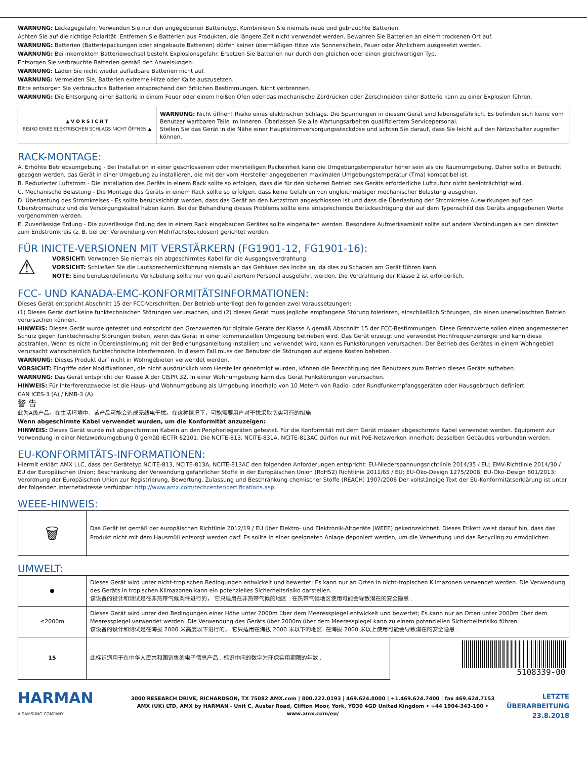WARNUNG: Leckagegefahr. Verwenden Sie nur den angegebenen Batterietyp. Kombinieren Sie niemals neue und gebrauchte Batterien.
Achten Sie auf die richtige Polarität. Entfernen Sie Batterien aus Produkten, die längere Zeit nicht verwendet werden. Bewahren Sie Batterien an einem trockenen Ort auf.
WARNUNG: Batterien (Batteriepackungen oder eingebaute Batterien) dürfen keiner übermäßigen Hitze wie Sonnenschein, Feuer oder Ähnlichem ausgesetzt werden.
WARNUNG: Bei inkorrektem Batteriewechsel besteht Explosionsgefahr. Ersetzen Sie Batterien nur durch den gleichen oder einen gleichwertigen Typ.
Entsorgen Sie verbrauchte Batterien gemäß den Anweisungen.
WARNUNG: Laden Sie nicht wieder aufladbare Batterien nicht auf.
WARNUNG: Vermeiden Sie, Batterien extreme Hitze oder Kälte auszusetzen.
Bitte entsorgen Sie verbrauchte Batterien entsprechend den örtlichen Bestimmungen. Nicht verbrennen.
WARNUNG: Die Entsorgung einer Batterie in einem Feuer oder einem heißen Ofen oder das mechanische Zerdrücken oder Zerschneiden einer Batterie kann zu einer Explosion führen.
| ▲ V O R S I C H T RISIKO EINES ELEKTRISCHEN SCHLAGS NICHT ÖFFNEN ▲ | WARNUNG: Nicht öffnen! Risiko eines elektrischen Schlags. Die Spannungen in diesem Gerät sind lebensgefährlich. Es befinden sich keine vom Benutzer wartbaren Teile im Inneren. Überlassen Sie alle Wartungsarbeiten qualifiziertem Servicepersonal. Stellen Sie das Gerät in die Nähe einer Hauptstromversorgungssteckdose und achten Sie darauf, dass Sie leicht auf den Netzschalter zugreifen können. |
RACK-MONTAGE:
A. Erhöhte Betriebsumgebung - Bei Installation in einer geschlossenen oder mehrteiligen Rackeinheit kann die Umgebungstemperatur höher sein als die Raumumgebung. Daher sollte in Betracht gezogen werden, das Gerät in einer Umgebung zu installieren, die mit der vom Hersteller angegebenen maximalen Umgebungstemperatur (Tma) kompatibel ist.
B. Reduzierter Luftstrom - Die Installation des Geräts in einem Rack sollte so erfolgen, dass die für den sicheren Betrieb des Geräts erforderliche Luftzufuhr nicht beeinträchtigt wird.
C. Mechanische Belastung - Die Montage des Geräts in einem Rack sollte so erfolgen, dass keine Gefahren von ungleichmäßiger mechanischer Belastung ausgehen.
D. Überlastung des Stromkreises - Es sollte berücksichtigt werden, dass das Gerät an den Netzstrom angeschlossen ist und dass die Überlastung der Stromkreise Auswirkungen auf den Überstromschutz und die Versorgungskabel haben kann. Bei der Behandlung dieses Problems sollte eine entsprechende Berücksichtigung der auf dem Typenschild des Geräts angegebenen Werte vorgenommen werden.
E. Zuverlässige Erdung - Die zuverlässige Erdung des in einem Rack eingebauten Gerätes sollte eingehalten werden. Besondere Aufmerksamkeit sollte auf andere Verbindungen als den direkten zum Endstromkreis (z. B. bei der Verwendung von Mehrfachsteckdosen) gerichtet werden.
FÜR INICTE-VERSIONEN MIT VERSTÄRKERN (FG1901-12, FG1901-16):
⚠
VORSICHT: Verwenden Sie niemals ein abgeschirmtes Kabel für die Ausgangsverdrahtung.
VORSICHT: Schließen Sie die Lautsprecherrückführung niemals an das Gehäuse des Incite an, da dies zu Schäden am Gerät führen kann.
NOTE: Eine benutzerdefinierte Verkabelung sollte nur von qualifiziertem Personal ausgeführt werden. Die Verdrahtung der Klasse 2 ist erforderlich.
FCC- UND KANADA-EMC-KONFORMITÄTSINFORMATIONEN:
Dieses Gerät entspricht Abschnitt 15 der FCC-Vorschriften. Der Betrieb unterliegt den folgenden zwei Voraussetzungen:
(1) Dieses Gerät darf keine funktechnischen Störungen verursachen, und (2) dieses Gerät muss jegliche empfangene Störung tolerieren, einschließlich Störungen, die einen unerwünschten Betrieb verursachen können.
HINWEIS: Dieses Gerät wurde getestet und entspricht den Grenzwerten für digitale Geräte der Klasse A gemäß Abschnitt 15 der FCC-Bestimmungen. Diese Grenzwerte sollen einen angemessenen Schutz gegen funktechnische Störungen bieten, wenn das Gerät in einer kommerziellen Umgebung betrieben wird. Das Gerät erzeugt und verwendet Hochfrequenzenergie und kann diese abstrahlen. Wenn es nicht in Übereinstimmung mit der Bedienungsanleitung installiert und verwendet wird, kann es Funkstörungen verursachen. Der Betrieb des Gerätes in einem Wohngebiet verursacht wahrscheinlich funktechnische Interferenzen. In diesem Fall muss der Benutzer die Störungen auf eigene Kosten beheben.
WARNUNG: Dieses Produkt darf nicht in Wohngebieten verwendet werden.
VORSICHT: Eingriffe oder Modifikationen, die nicht ausdrücklich vom Hersteller genehmigt wurden, können die Berechtigung des Benutzers zum Betrieb dieses Geräts aufheben.
WARNUNG: Das Gerät entspricht der Klasse A der CISPR 32. In einer Wohnumgebung kann das Gerät Funkstörungen verursachen.
HINWEIS: Für Interferenzzwecke ist die Haus- und Wohnumgebung als Umgebung innerhalb von 10 Metern von Radio- oder Rundfunkempfangsgeräten oder Hausgebrauch definiert.
CAN ICES-3 (A) / NMB-3 (A)
警 告
此为A级产品。在生活环境中，该产品可能会造成无线电干扰。在这种情况下，可能需要用户对干扰采取切实可行的措施
Wenn abgeschirmte Kabel verwendet wurden, um die Konformität anzuzeigen:
HINWEIS: Dieses Gerät wurde mit abgeschirmten Kabeln an den Peripheriegeräten getestet. Für die Konformität mit dem Gerät müssen abgeschirmte Kabel verwendet werden. Equipment zur Verwendung in einer Netzwerkumgebung 0 gemäß IECTR 62101. Die NCITE-813, NCITE-831A, NCITE-813AC dürfen nur mit PoE-Netzwerken innerhalb desselben Gebäudes verbunden werden.
EU-KONFORMITÄTS-INFORMATIONEN:
Hiermit erklärt AMX LLC, dass der Gerätetyp NCITE-813, NCITE-813A, NCITE-813AC den folgenden Anforderungen entspricht: EU-Niederspannungsrichtlinie 2014/35 / EU; EMV-Richtlinie 2014/30 / EU der Europäischen Union; Beschränkung der Verwendung gefährlicher Stoffe in der Europäischen Union (RoHS2) Richtlinie 2011/65 / EU; EU-Öko-Design 1275/2008; EU-Öko-Design 801/2013; Verordnung der Europäischen Union zur Registrierung, Bewertung, Zulassung und Beschränkung chemischer Stoffe (REACH) 1907/2006 Der vollständige Text der EU-Konformitätserklärung ist unter der folgenden Internetadresse verfügbar: http://www.amx.com/techcenter/certifications.asp.
WEEE-HINWEIS:
| 🗑 | Das Gerät ist gemäß der europäischen Richtlinie 2012/19 / EU über Elektro- und Elektronik-Altgeräte (WEEE) gekennzeichnet. Dieses Etikett weist darauf hin, dass das Produkt nicht mit dem Hausmüll entsorgt werden darf. Es sollte in einer geeigneten Anlage deponiert werden, um die Verwertung und das Recycling zu ermöglichen. |
UMWELT:
| ● | Dieses Gerät wird unter nicht-tropischen Bedingungen entwickelt und bewertet; Es kann nur an Orten in nicht-tropischen Klimazonen verwendet werden. Die Verwendung des Geräts in tropischen Klimazonen kann ein potenzielles Sicherheitsrisiko darstellen. 该设备的设计和测试是在非热带气候条件进行的， 它只适用在非热带气候的地区 . 在热带气候地区使用可能会导致潜在的安全隐患 . | |
| ≤2000m | Dieses Gerät wird unter den Bedingungen einer Höhe unter 2000m über dem Meeresspiegel entwickelt und bewertet; Es kann nur an Orten unter 2000m über dem Meeresspiegel verwendet werden. Die Verwendung des Geräts über 2000m über dem Meeresspiegel kann zu einem potenziellen Sicherheitsrisiko führen. 该设备的设计和测试是在海拔 2000 米高度以下进行的， 它只适用在海拔 2000 米以下的地区. 在海拔 2000 米以上使用可能会导致潜在的安全隐患 . | |
| 15 | 此标识适用于在中华人民共和国销售的电子信息产品 . 标识中间的数字为环保实用期限的年数 . | 5108339-00 |
HARMAN
A SAMSUNG COMPANY
3000 RESEARCH DRIVE, RICHARDSON, TX 75082 AMX.com | 800.222.0193 | 469.624.8000 | +1.469.624.7400 | fax 469.624.7153
AMX (UK) LTD, AMX by HARMAN - Unit C, Auster Road, Clifton Moor, York, YO30 4GD United Kingdom • +44 1904-343-100 • www.amx.com/eu/
LETZTE
ÜBERARBEITUNG
23.8.2018